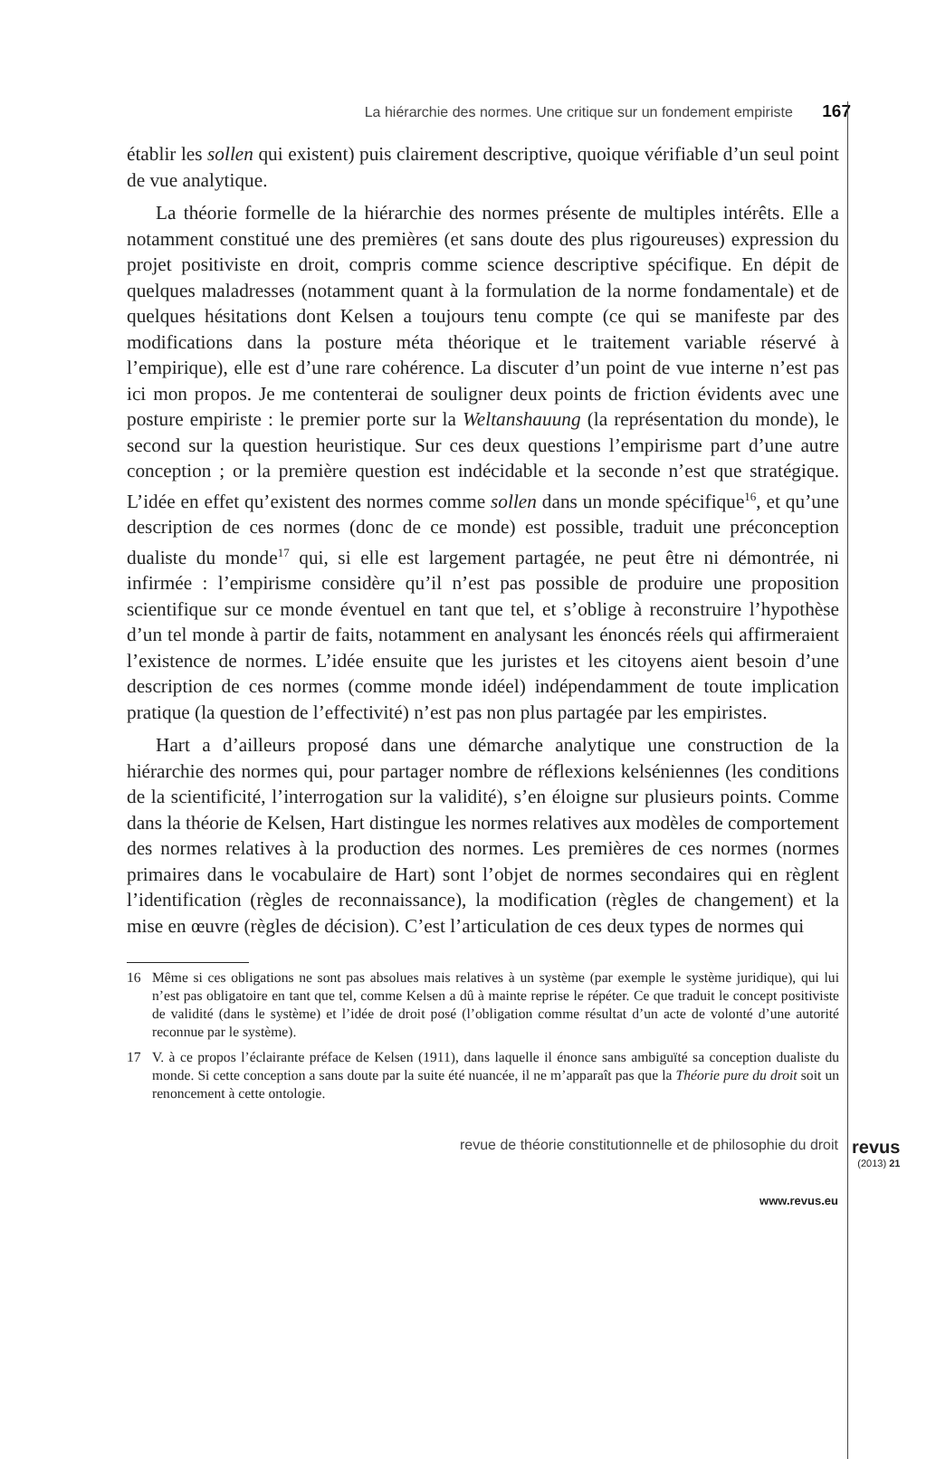La hiérarchie des normes. Une critique sur un fondement empiriste 167
établir les sollen qui existent) puis clairement descriptive, quoique vérifiable d’un seul point de vue analytique.
La théorie formelle de la hiérarchie des normes présente de multiples intérêts. Elle a notamment constitué une des premières (et sans doute des plus rigoureuses) expression du projet positiviste en droit, compris comme science descriptive spécifique. En dépit de quelques maladresses (notamment quant à la formulation de la norme fondamentale) et de quelques hésitations dont Kelsen a toujours tenu compte (ce qui se manifeste par des modifications dans la posture méta théorique et le traitement variable réservé à l’empirique), elle est d’une rare cohérence. La discuter d’un point de vue interne n’est pas ici mon propos. Je me contenterai de souligner deux points de friction évidents avec une posture empiriste : le premier porte sur la Weltanshauung (la représentation du monde), le second sur la question heuristique. Sur ces deux questions l’empirisme part d’une autre conception ; or la première question est indécidable et la seconde n’est que stratégique. L’idée en effet qu’existent des normes comme sollen dans un monde spécifique<sup>16</sup>, et qu’une description de ces normes (donc de ce monde) est possible, traduit une préconception dualiste du monde<sup>17</sup> qui, si elle est largement partagée, ne peut être ni démontrée, ni infirmée : l’empirisme considère qu’il n’est pas possible de produire une proposition scientifique sur ce monde éventuel en tant que tel, et s’oblige à reconstruire l’hypothèse d’un tel monde à partir de faits, notamment en analysant les énoncés réels qui affirmeraient l’existence de normes. L’idée ensuite que les juristes et les citoyens aient besoin d’une description de ces normes (comme monde idéel) indépendamment de toute implication pratique (la question de l’effectivité) n’est pas non plus partagée par les empiristes.
Hart a d’ailleurs proposé dans une démarche analytique une construction de la hiérarchie des normes qui, pour partager nombre de réflexions kelséniennes (les conditions de la scientificité, l’interrogation sur la validité), s’en éloigne sur plusieurs points. Comme dans la théorie de Kelsen, Hart distingue les normes relatives aux modèles de comportement des normes relatives à la production des normes. Les premières de ces normes (normes primaires dans le vocabulaire de Hart) sont l’objet de normes secondaires qui en règlent l’identification (règles de reconnaissance), la modification (règles de changement) et la mise en œuvre (règles de décision). C’est l’articulation de ces deux types de normes qui
16 Même si ces obligations ne sont pas absolues mais relatives à un système (par exemple le système juridique), qui lui n’est pas obligatoire en tant que tel, comme Kelsen a dû à mainte reprise le répéter. Ce que traduit le concept positiviste de validité (dans le système) et l’idée de droit posé (l’obligation comme résultat d’un acte de volonté d’une autorité reconnue par le système).
17 V. à ce propos l’éclairante préface de Kelsen (1911), dans laquelle il énonce sans ambiguïté sa conception dualiste du monde. Si cette conception a sans doute par la suite été nuancée, il ne m’apparaît pas que la Théorie pure du droit soit un renoncement à cette ontologie.
revue de théorie constitutionnelle et de philosophie du droit
revus
(2013) 21
www.revus.eu